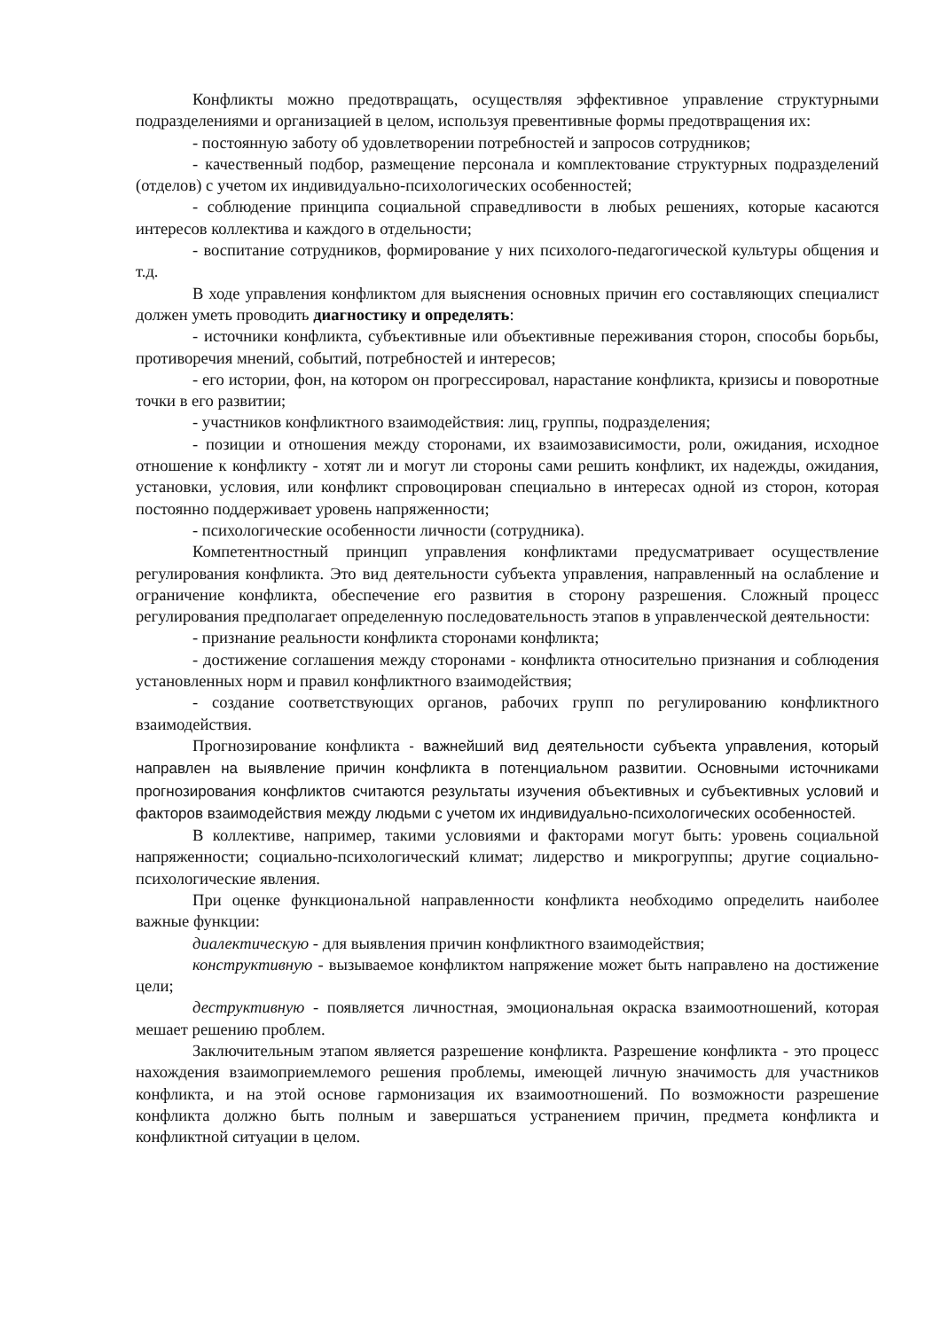Конфликты можно предотвращать, осуществляя эффективное управление структурными подразделениями и организацией в целом, используя превентивные формы предотвращения их:
- постоянную заботу об удовлетворении потребностей и запросов сотрудников;
- качественный подбор, размещение персонала и комплектование структурных подразделений (отделов) с учетом их индивидуально-психологических особенностей;
- соблюдение принципа социальной справедливости в любых решениях, которые касаются интересов коллектива и каждого в отдельности;
- воспитание сотрудников, формирование у них психолого-педагогической культуры общения и т.д.
В ходе управления конфликтом для выяснения основных причин его составляющих специалист должен уметь проводить диагностику и определять:
- источники конфликта, субъективные или объективные переживания сторон, способы борьбы, противоречия мнений, событий, потребностей и интересов;
- его истории, фон, на котором он прогрессировал, нарастание конфликта, кризисы и поворотные точки в его развитии;
- участников конфликтного взаимодействия: лиц, группы, подразделения;
- позиции и отношения между сторонами, их взаимозависимости, роли, ожидания, исходное отношение к конфликту - хотят ли и могут ли стороны сами решить конфликт, их надежды, ожидания, установки, условия, или конфликт спровоцирован специально в интересах одной из сторон, которая постоянно поддерживает уровень напряженности;
- психологические особенности личности (сотрудника).
Компетентностный принцип управления конфликтами предусматривает осуществление регулирования конфликта. Это вид деятельности субъекта управления, направленный на ослабление и ограничение конфликта, обеспечение его развития в сторону разрешения. Сложный процесс регулирования предполагает определенную последовательность этапов в управленческой деятельности:
- признание реальности конфликта сторонами конфликта;
- достижение соглашения между сторонами - конфликта относительно признания и соблюдения установленных норм и правил конфликтного взаимодействия;
- создание соответствующих органов, рабочих групп по регулированию конфликтного взаимодействия.
Прогнозирование конфликта - важнейший вид деятельности субъекта управления, который направлен на выявление причин конфликта в потенциальном развитии. Основными источниками прогнозирования конфликтов считаются результаты изучения объективных и субъективных условий и факторов взаимодействия между людьми с учетом их индивидуально-психологических особенностей.
В коллективе, например, такими условиями и факторами могут быть: уровень социальной напряженности; социально-психологический климат; лидерство и микрогруппы; другие социально-психологические явления.
При оценке функциональной направленности конфликта необходимо определить наиболее важные функции:
диалектическую - для выявления причин конфликтного взаимодействия;
конструктивную - вызываемое конфликтом напряжение может быть направлено на достижение цели;
деструктивную - появляется личностная, эмоциональная окраска взаимоотношений, которая мешает решению проблем.
Заключительным этапом является разрешение конфликта. Разрешение конфликта - это процесс нахождения взаимоприемлемого решения проблемы, имеющей личную значимость для участников конфликта, и на этой основе гармонизация их взаимоотношений. По возможности разрешение конфликта должно быть полным и завершаться устранением причин, предмета конфликта и конфликтной ситуации в целом.